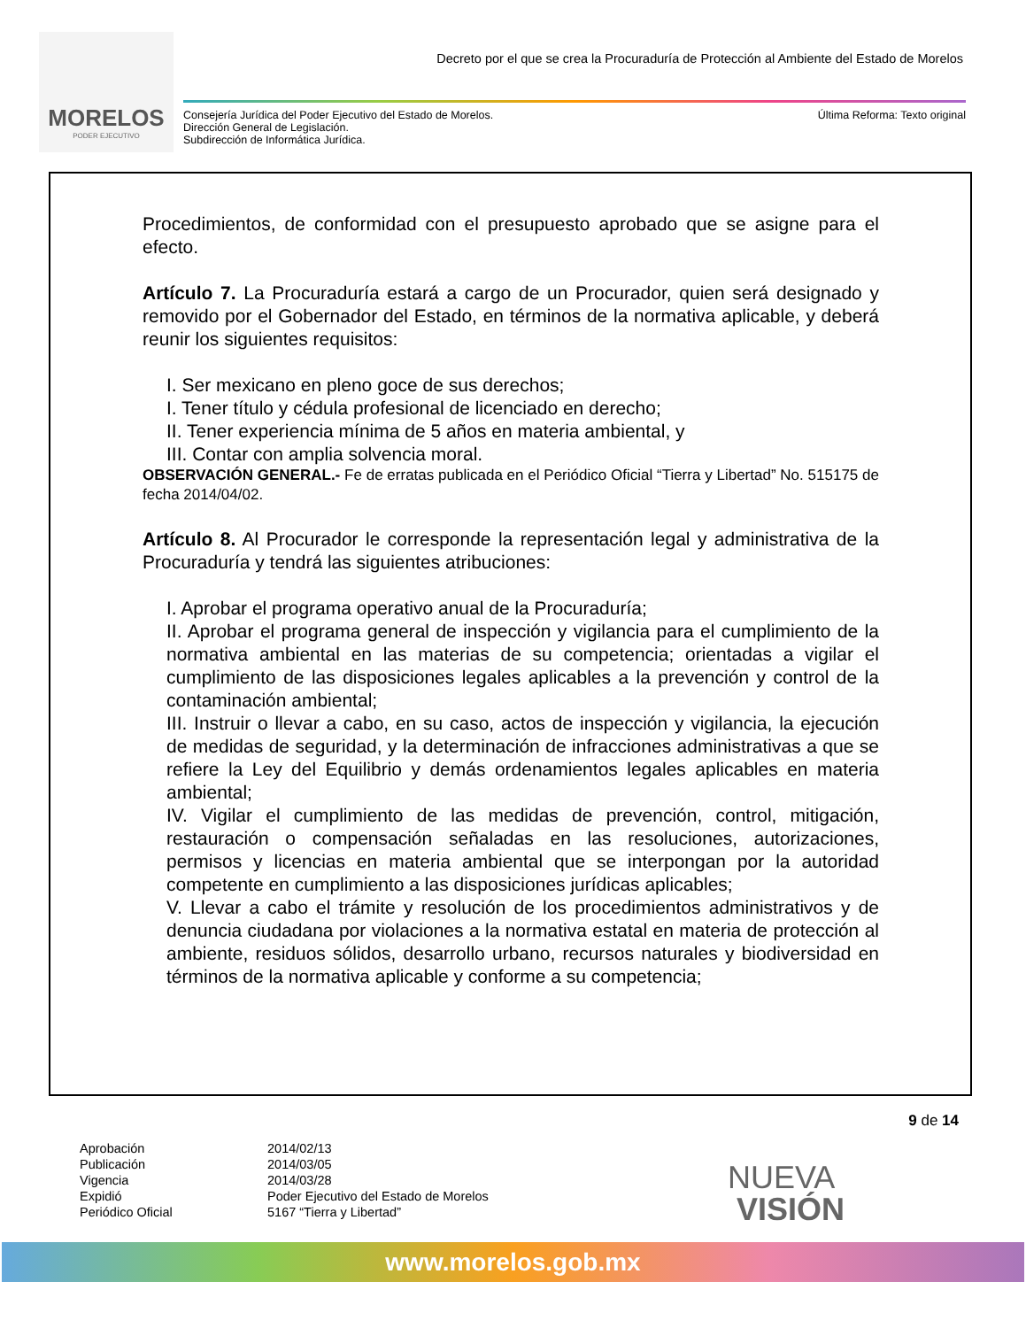MORELOS
PODER EJECUTIVO
Decreto por el que se crea la Procuraduría de Protección al Ambiente del Estado de Morelos
Consejería Jurídica del Poder Ejecutivo del Estado de Morelos.
Dirección General de Legislación.
Subdirección de Informática Jurídica.
Última Reforma: Texto original
Procedimientos, de conformidad con el presupuesto aprobado que se asigne para el efecto.
Artículo 7. La Procuraduría estará a cargo de un Procurador, quien será designado y removido por el Gobernador del Estado, en términos de la normativa aplicable, y deberá reunir los siguientes requisitos:
I. Ser mexicano en pleno goce de sus derechos;
I. Tener título y cédula profesional de licenciado en derecho;
II. Tener experiencia mínima de 5 años en materia ambiental, y
III. Contar con amplia solvencia moral.
OBSERVACIÓN GENERAL.- Fe de erratas publicada en el Periódico Oficial “Tierra y Libertad” No. 515175 de fecha 2014/04/02.
Artículo 8. Al Procurador le corresponde la representación legal y administrativa de la Procuraduría y tendrá las siguientes atribuciones:
I. Aprobar el programa operativo anual de la Procuraduría;
II. Aprobar el programa general de inspección y vigilancia para el cumplimiento de la normativa ambiental en las materias de su competencia; orientadas a vigilar el cumplimiento de las disposiciones legales aplicables a la prevención y control de la contaminación ambiental;
III. Instruir o llevar a cabo, en su caso, actos de inspección y vigilancia, la ejecución de medidas de seguridad, y la determinación de infracciones administrativas a que se refiere la Ley del Equilibrio y demás ordenamientos legales aplicables en materia ambiental;
IV. Vigilar el cumplimiento de las medidas de prevención, control, mitigación, restauración o compensación señaladas en las resoluciones, autorizaciones, permisos y licencias en materia ambiental que se interpongan por la autoridad competente en cumplimiento a las disposiciones jurídicas aplicables;
V. Llevar a cabo el trámite y resolución de los procedimientos administrativos y de denuncia ciudadana por violaciones a la normativa estatal en materia de protección al ambiente, residuos sólidos, desarrollo urbano, recursos naturales y biodiversidad en términos de la normativa aplicable y conforme a su competencia;
9 de 14
Aprobación
2014/02/13
Publicación
2014/03/05
Vigencia
2014/03/28
Expidió
Poder Ejecutivo del Estado de Morelos
Periódico Oficial
5167 “Tierra y Libertad”
NUEVA
VISIÓN
www.morelos.gob.mx